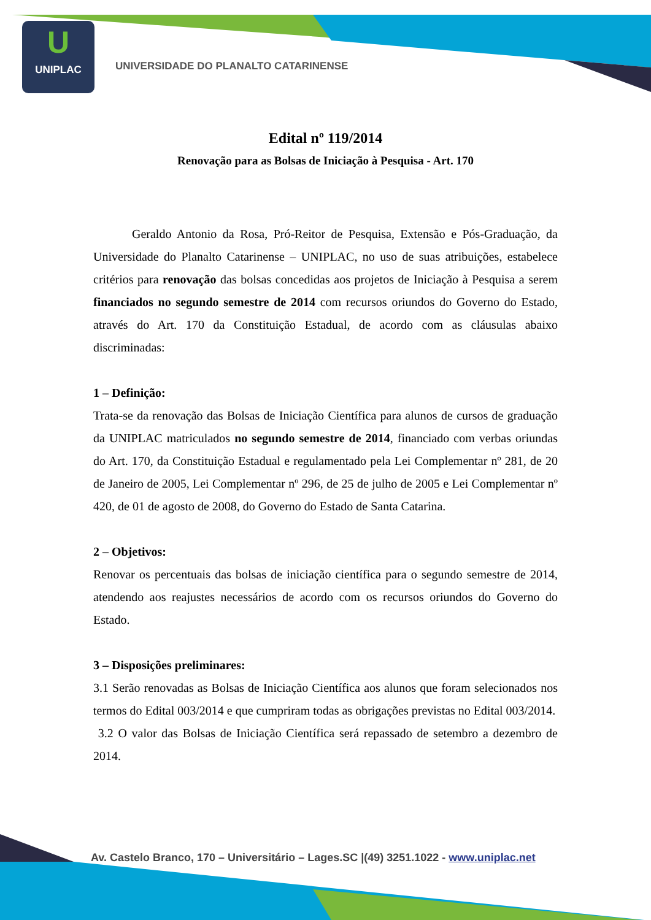U
UNIPLAC
UNIVERSIDADE DO PLANALTO CATARINENSE
Edital nº 119/2014
Renovação para as Bolsas de Iniciação à Pesquisa - Art. 170
Geraldo Antonio da Rosa, Pró-Reitor de Pesquisa, Extensão e Pós-Graduação, da Universidade do Planalto Catarinense – UNIPLAC, no uso de suas atribuições, estabelece critérios para renovação das bolsas concedidas aos projetos de Iniciação à Pesquisa a serem financiados no segundo semestre de 2014 com recursos oriundos do Governo do Estado, através do Art. 170 da Constituição Estadual, de acordo com as cláusulas abaixo discriminadas:
1 – Definição:
Trata-se da renovação das Bolsas de Iniciação Científica para alunos de cursos de graduação da UNIPLAC matriculados no segundo semestre de 2014, financiado com verbas oriundas do Art. 170, da Constituição Estadual e regulamentado pela Lei Complementar nº 281, de 20 de Janeiro de 2005, Lei Complementar nº 296, de 25 de julho de 2005 e Lei Complementar nº 420, de 01 de agosto de 2008, do Governo do Estado de Santa Catarina.
2 – Objetivos:
Renovar os percentuais das bolsas de iniciação científica para o segundo semestre de 2014, atendendo aos reajustes necessários de acordo com os recursos oriundos do Governo do Estado.
3 – Disposições preliminares:
3.1 Serão renovadas as Bolsas de Iniciação Científica aos alunos que foram selecionados nos termos do Edital 003/2014 e que cumpriram todas as obrigações previstas no Edital 003/2014.
3.2 O valor das Bolsas de Iniciação Científica será repassado de setembro a dezembro de 2014.
Av. Castelo Branco, 170 – Universitário – Lages.SC |(49) 3251.1022 - www.uniplac.net